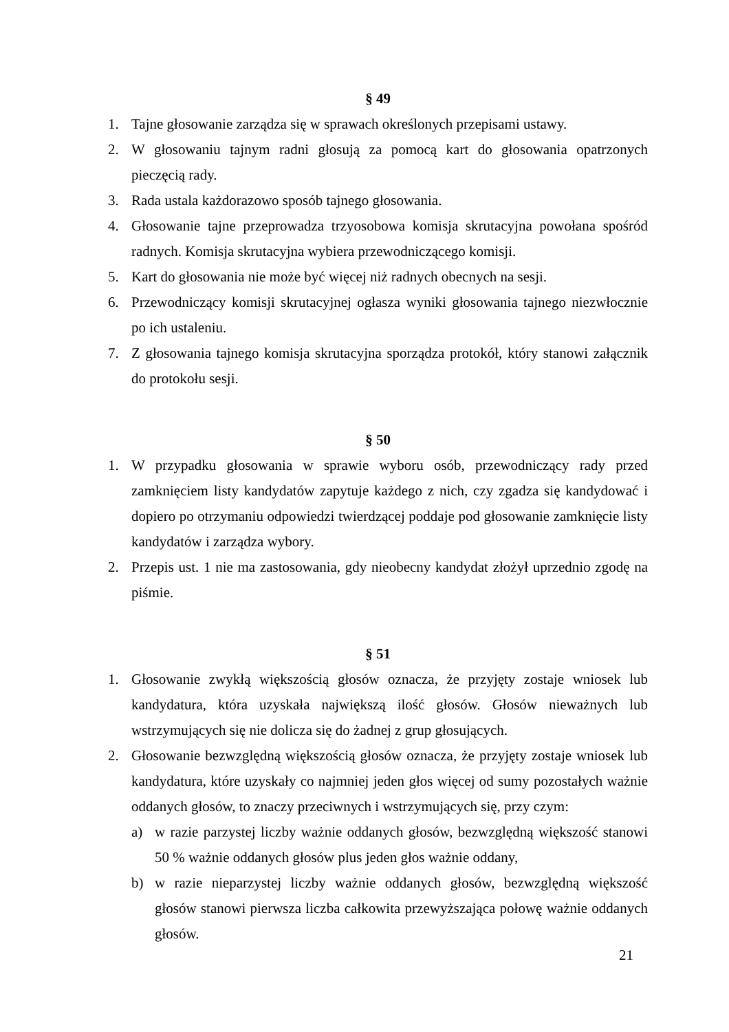§ 49
1. Tajne głosowanie zarządza się w sprawach określonych przepisami ustawy.
2. W głosowaniu tajnym radni głosują za pomocą kart do głosowania opatrzonych pieczęcią rady.
3. Rada ustala każdorazowo sposób tajnego głosowania.
4. Głosowanie tajne przeprowadza trzyosobowa komisja skrutacyjna powołana spośród radnych. Komisja skrutacyjna wybiera przewodniczącego komisji.
5. Kart do głosowania nie może być więcej niż radnych obecnych na sesji.
6. Przewodniczący komisji skrutacyjnej ogłasza wyniki głosowania tajnego niezwłocznie po ich ustaleniu.
7. Z głosowania tajnego komisja skrutacyjna sporządza protokół, który stanowi załącznik do protokołu sesji.
§ 50
1. W przypadku głosowania w sprawie wyboru osób, przewodniczący rady przed zamknięciem listy kandydatów zapytuje każdego z nich, czy zgadza się kandydować i dopiero po otrzymaniu odpowiedzi twierdzącej poddaje pod głosowanie zamknięcie listy kandydatów i zarządza wybory.
2. Przepis ust. 1 nie ma zastosowania, gdy nieobecny kandydat złożył uprzednio zgodę na piśmie.
§ 51
1. Głosowanie zwykłą większością głosów oznacza, że przyjęty zostaje wniosek lub kandydatura, która uzyskała największą ilość głosów. Głosów nieważnych lub wstrzymujących się nie dolicza się do żadnej z grup głosujących.
2. Głosowanie bezwzględną większością głosów oznacza, że przyjęty zostaje wniosek lub kandydatura, które uzyskały co najmniej jeden głos więcej od sumy pozostałych ważnie oddanych głosów, to znaczy przeciwnych i wstrzymujących się, przy czym:
a) w razie parzystej liczby ważnie oddanych głosów, bezwzględną większość stanowi 50 % ważnie oddanych głosów plus jeden głos ważnie oddany,
b) w razie nieparzystej liczby ważnie oddanych głosów, bezwzględną większość głosów stanowi pierwsza liczba całkowita przewyższająca połowę ważnie oddanych głosów.
21